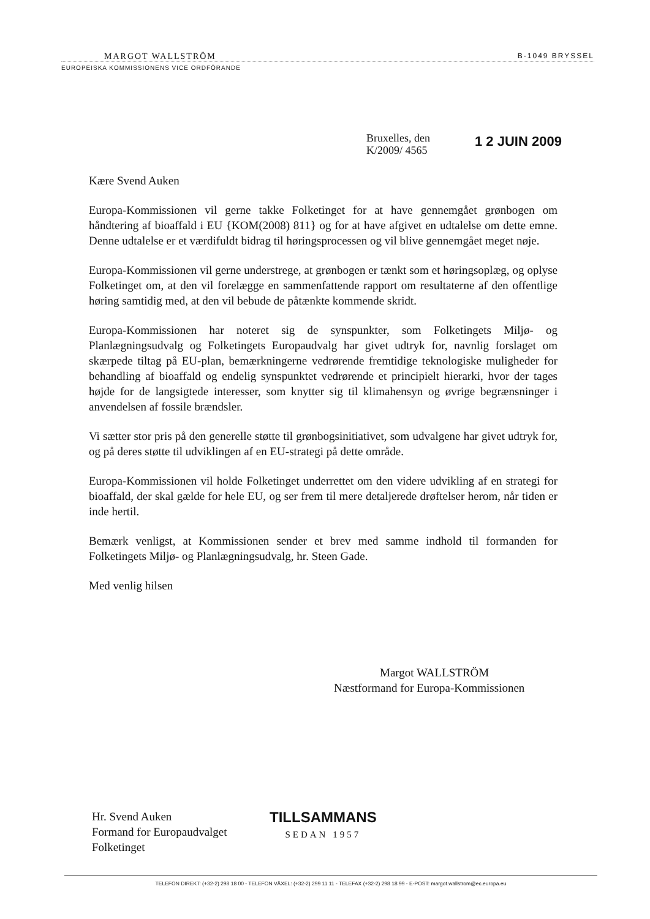MARGOT WALLSTRÖM B-1049 BRYSSEL
EUROPEISKA KOMMISSIONENS VICE ORDFÖRANDE
Bruxelles, den
K/2009/ 4565
1 2 JUIN 2009
Kære Svend Auken
Europa-Kommissionen vil gerne takke Folketinget for at have gennemgået grønbogen om håndtering af bioaffald i EU {KOM(2008) 811} og for at have afgivet en udtalelse om dette emne. Denne udtalelse er et værdifuldt bidrag til høringsprocessen og vil blive gennemgået meget nøje.
Europa-Kommissionen vil gerne understrege, at grønbogen er tænkt som et høringsoplæg, og oplyse Folketinget om, at den vil forelægge en sammenfattende rapport om resultaterne af den offentlige høring samtidig med, at den vil bebude de påtænkte kommende skridt.
Europa-Kommissionen har noteret sig de synspunkter, som Folketingets Miljø- og Planlægningsudvalg og Folketingets Europaudvalg har givet udtryk for, navnlig forslaget om skærpede tiltag på EU-plan, bemærkningerne vedrørende fremtidige teknologiske muligheder for behandling af bioaffald og endelig synspunktet vedrørende et principielt hierarki, hvor der tages højde for de langsigtede interesser, som knytter sig til klimahensyn og øvrige begrænsninger i anvendelsen af fossile brændsler.
Vi sætter stor pris på den generelle støtte til grønbogsinitiativet, som udvalgene har givet udtryk for, og på deres støtte til udviklingen af en EU-strategi på dette område.
Europa-Kommissionen vil holde Folketinget underrettet om den videre udvikling af en strategi for bioaffald, der skal gælde for hele EU, og ser frem til mere detaljerede drøftelser herom, når tiden er inde hertil.
Bemærk venligst, at Kommissionen sender et brev med samme indhold til formanden for Folketingets Miljø- og Planlægningsudvalg, hr. Steen Gade.
Med venlig hilsen
Margot WALLSTRÖM
Næstformand for Europa-Kommissionen
Hr. Svend Auken
Formand for Europaudvalget
Folketinget
TILLSAMMANS
SEDAN 1957
TELEFON DIREKT: (+32-2) 298 18 00 - TELEFON VÄXEL: (+32-2) 299 11 11 - TELEFAX (+32-2) 298 18 99 - E-POST: margot.wallstrom@ec.europa.eu